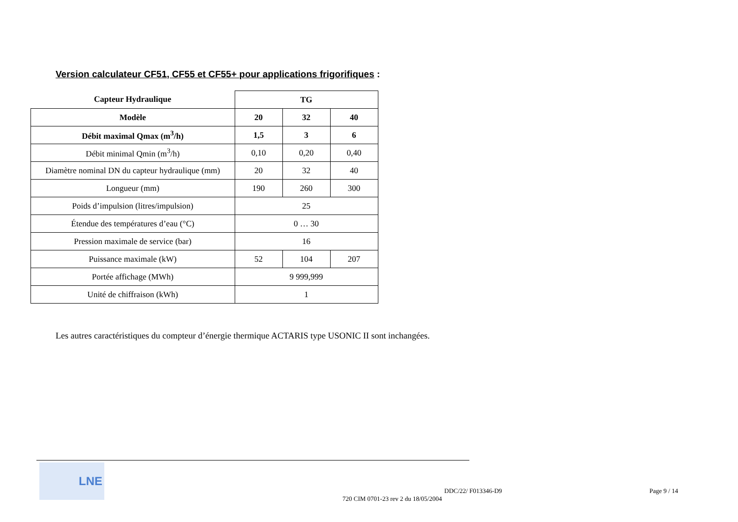Version calculateur CF51, CF55 et CF55+ pour applications frigorifiques :
| Capteur Hydraulique | TG | | |
| --- | --- | --- | --- |
| Modèle | 20 | 32 | 40 |
| Débit maximal Qmax (m<sup>3</sup>/h) | 1,5 | 3 | 6 |
| Débit minimal Qmin (m<sup>3</sup>/h) | 0,10 | 0,20 | 0,40 |
| Diamètre nominal DN du capteur hydraulique (mm) | 20 | 32 | 40 |
| Longueur (mm) | 190 | 260 | 300 |
| Poids d’impulsion (litres/impulsion) | 25 | | |
| Étendue des températures d’eau (°C) | 0 … 30 | | |
| Pression maximale de service (bar) | 16 | | |
| Puissance maximale (kW) | 52 | 104 | 207 |
| Portée affichage (MWh) | 9 999,999 | | |
| Unité de chiffraison (kWh) | 1 | | |
Les autres caractéristiques du compteur d’énergie thermique ACTARIS type USONIC II sont inchangées.
LNE
DDC/22/ F013346-D9 Page 9 / 14
720 CIM 0701-23 rev 2 du 18/05/2004